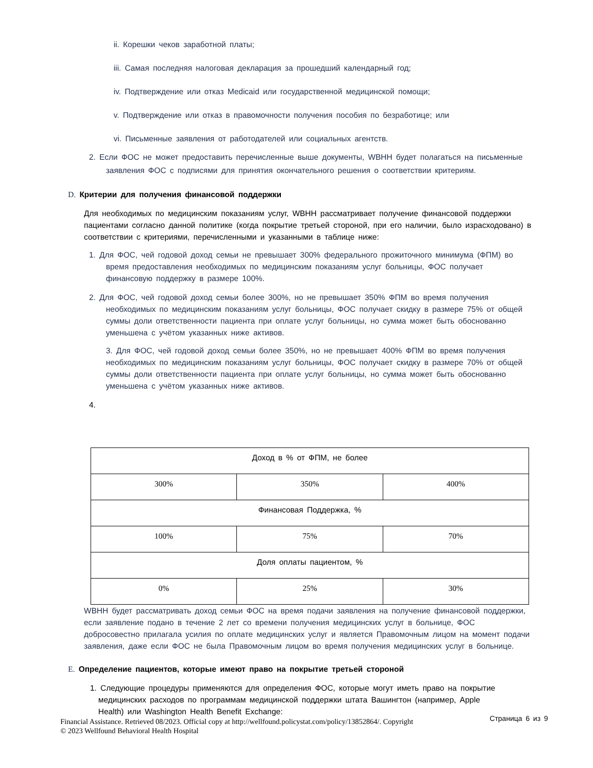ii. Корешки чеков заработной платы;
iii. Самая последняя налоговая декларация за прошедший календарный год;
iv. Подтверждение или отказ Medicaid или государственной медицинской помощи;
v. Подтверждение или отказ в правомочности получения пособия по безработице; или
vi. Письменные заявления от работодателей или социальных агентств.
2. Если ФОС не может предоставить перечисленные выше документы, WBHH будет полагаться на письменные заявления ФОС с подписями для принятия окончательного решения о соответствии критериям.
D. Критерии для получения финансовой поддержки
Для необходимых по медицинским показаниям услуг, WBHH рассматривает получение финансовой поддержки пациентами согласно данной политике (когда покрытие третьей стороной, при его наличии, было израсходовано) в соответствии с критериями, перечисленными и указанными в таблице ниже:
1. Для ФОС, чей годовой доход семьи не превышает 300% федерального прожиточного минимума (ФПМ) во время предоставления необходимых по медицинским показаниям услуг больницы, ФОС получает финансовую поддержку в размере 100%.
2. Для ФОС, чей годовой доход семьи более 300%, но не превышает 350% ФПМ во время получения необходимых по медицинским показаниям услуг больницы, ФОС получает скидку в размере 75% от общей суммы доли ответственности пациента при оплате услуг больницы, но сумма может быть обоснованно уменьшена с учётом указанных ниже активов.
3. Для ФОС, чей годовой доход семьи более 350%, но не превышает 400% ФПМ во время получения необходимых по медицинским показаниям услуг больницы, ФОС получает скидку в размере 70% от общей суммы доли ответственности пациента при оплате услуг больницы, но сумма может быть обоснованно уменьшена с учётом указанных ниже активов.
4.
| Доход в % от ФПМ, не более | | |
| 300% | 350% | 400% |
| Финансовая Поддержка, % | | |
| 100% | 75% | 70% |
| Доля оплаты пациентом, % | | |
| 0% | 25% | 30% |
WBHH будет рассматривать доход семьи ФОС на время подачи заявления на получение финансовой поддержки, если заявление подано в течение 2 лет со времени получения медицинских услуг в больнице, ФОС добросовестно прилагала усилия по оплате медицинских услуг и является Правомочным лицом на момент подачи заявления, даже если ФОС не была Правомочным лицом во время получения медицинских услуг в больнице.
E. Определение пациентов, которые имеют право на покрытие третьей стороной
1. Следующие процедуры применяются для определения ФОС, которые могут иметь право на покрытие медицинских расходов по программам медицинской поддержки штата Вашингтон (например, Apple Health) или Washington Health Benefit Exchange:
Страница 6 из 9
Financial Assistance. Retrieved 08/2023. Official copy at http://wellfound.policystat.com/policy/13852864/. Copyright
© 2023 Wellfound Behavioral Health Hospital